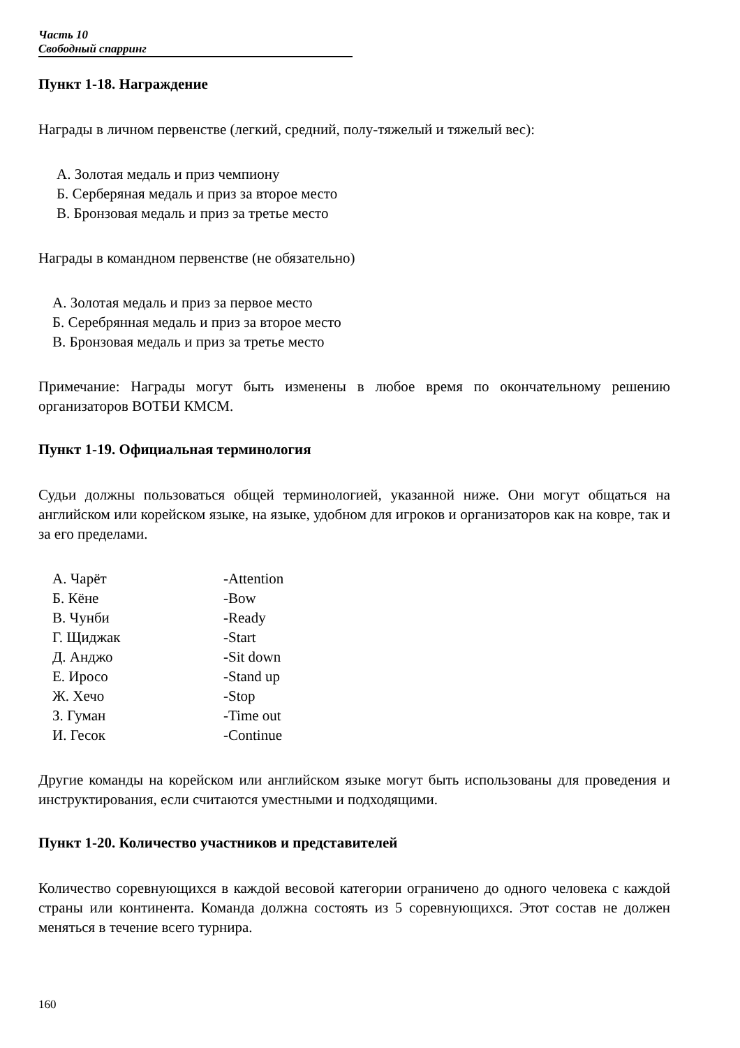Часть 10
Свободный спарринг
Пункт 1-18. Награждение
Награды в личном первенстве (легкий, средний, полу-тяжелый и тяжелый вес):
А. Золотая медаль и приз чемпиону
Б. Серберяная медаль и приз за второе место
В. Бронзовая медаль и приз за третье место
Награды в командном первенстве (не обязательно)
А. Золотая медаль и приз за первое место
Б. Серебрянная медаль и приз за второе место
В. Бронзовая медаль и приз за третье место
Примечание: Награды могут быть изменены в любое время по окончательному решению организаторов ВОТБИ КМСМ.
Пункт 1-19. Официальная терминология
Судьи должны пользоваться общей терминологией, указанной ниже. Они могут общаться на английском или корейском языке, на языке, удобном для игроков и организаторов как на ковре, так и за его пределами.
А. Чарёт -Attention
Б. Кёне -Bow
В. Чунби -Ready
Г. Щиджак -Start
Д. Анджо -Sit down
Е. Иросо -Stand up
Ж. Хечо -Stop
З. Гуман -Time out
И. Гесок -Continue
Другие команды на корейском или английском языке могут быть использованы для проведения и инструктирования, если считаются уместными и подходящими.
Пункт 1-20. Количество участников и представителей
Количество соревнующихся в каждой весовой категории ограничено до одного человека с каждой страны или континента. Команда должна состоять из 5 соревнующихся. Этот состав не должен меняться в течение всего турнира.
160